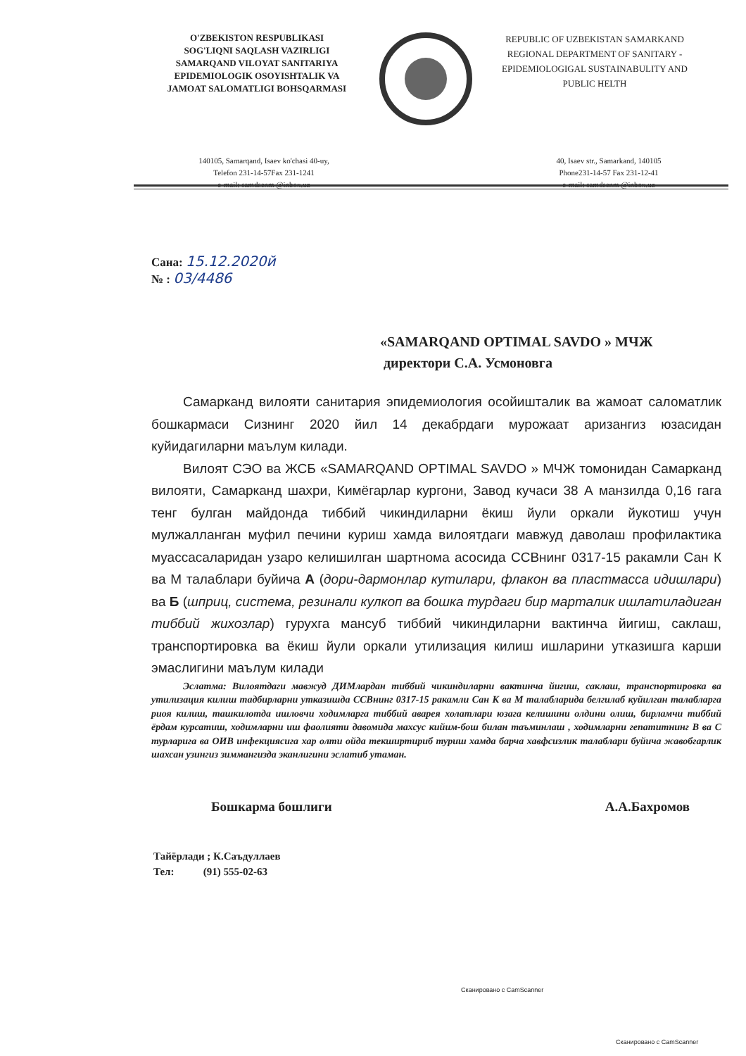O'ZBEKISTON RESPUBLIKASI
SOG'LIQNI SAQLASH VAZIRLIGI
SAMARQAND VILOYAT SANITARIYA
EPIDEMIOLOGIK OSOYISHTALIK VA
JAMOAT SALOMATLIGI BOHSQARMASI
REPUBLIC OF UZBEKISTAN SAMARKAND
REGIONAL DEPARTMENT OF SANITARY -
EPIDEMIOLOGIGAL SUSTAINABULITY AND
PUBLIC HELTH
140105, Samarqand, Isaev ko'chasi 40-uy,
Telefon 231-14-57Fax 231-1241
e-mail: samdsenm @inbox.uz
40, Isaev str., Samarkand, 140105
Phone231-14-57 Fax 231-12-41
e-mail: samdsenm @inbox.uz
Сана: 15.12.2020й
№ : 03/4486
«SAMARQAND OPTIMAL SAVDO » МЧЖ
директори С.А. Усмоновга
Самарканд вилояти санитария эпидемиология осойишталик ва жамоат саломатлик бошкармаси Сизнинг 2020 йил 14 декабрдаги мурожаат аризангиз юзасидан куйидагиларни маълум килади.
Вилоят СЭО ва ЖСБ «SAMARQAND OPTIMAL SAVDO » МЧЖ томонидан Самарканд вилояти, Самарканд шахри, Кимёгарлар кургони, Завод кучаси 38 А манзилда 0,16 гага тенг булган майдонда тиббий чикиндиларни ёкиш йули оркали йукотиш учун мулжалланган муфил печини куриш хамда вилоятдаги мавжуд даволаш профилактика муассасаларидан узаро келишилган шартнома асосида ССВнинг 0317-15 ракамли Сан К ва М талаблари буйича А (дори-дармонлар кутилари, флакон ва пластмасса идишлари) ва Б (шприц, система, резинали кулкоп ва бошка турдаги бир марталик ишлатиладиган тиббий жихозлар) гурухга мансуб тиббий чикиндиларни вактинча йигиш, саклаш, транспортировка ва ёкиш йули оркали утилизация килиш ишларини утказишга карши эмаслигини маълум килади
Эслатма: Вилоятдаги мавжуд ДИМлардан тиббий чикиндиларни вактинча йигиш, саклаш, транспортировка ва утилизация килиш тадбирларни утказишда ССВнинг 0317-15 ракамли Сан К ва М талабларида белгилаб куйилган талабларга риоя килиш, ташкилотда ишловчи ходимларга тиббий аварея холатлари юзага келишини олдини олиш, бирламчи тиббий ёрдам курсатиш, ходимларни иш фаолияти давомида махсус кийим-бош билан таъминлаш , ходимларни гепатитнинг В ва С турларига ва ОИВ инфекциясига хар олти ойда текширтириб туриш хамда барча хавфсизлик талаблари буйича жавобгарлик шахсан узингиз зиммангизда эканлигини эслатиб утаман.
Бошкарма бошлиги А.А.Бахромов
Тайёрлади ; К.Саъдуллаев
Тел: (91) 555-02-63
Сканировано с CamScanner
Сканировано с CamScanner